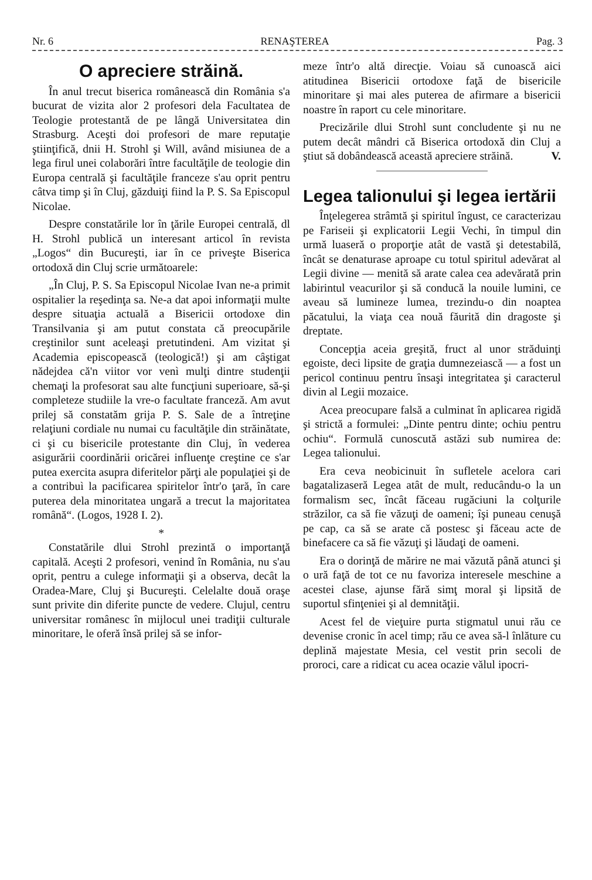Nr. 6 RENAŞTEREA Pag. 3
O apreciere străină.
În anul trecut biserica românească din România s'a bucurat de vizita alor 2 profesori dela Facultatea de Teologie protestantă de pe lângă Universitatea din Strasburg. Aceşti doi profesori de mare reputaţie ştiinţifică, dnii H. Strohl şi Will, având misiunea de a lega firul unei colaborări între facultăţile de teologie din Europa centrală şi facultăţile franceze s'au oprit pentru câtva timp şi în Cluj, găzduiţi fiind la P. S. Sa Episcopul Nicolae.
Despre constatările lor în ţările Europei centrală, dl H. Strohl publică un interesant articol în revista „Logos“ din Bucureşti, iar în ce priveşte Biserica ortodoxă din Cluj scrie următoarele:
„În Cluj, P. S. Sa Episcopul Nicolae Ivan ne-a primit ospitalier la reşedinţa sa. Ne-a dat apoi informaţii multe despre situaţia actuală a Bisericii ortodoxe din Transilvania şi am putut constata că preocupările creştinilor sunt aceleaşi pretutindeni. Am vizitat şi Academia episcopească (teologică!) şi am câştigat nădejdea că'n viitor vor venì mulţi dintre studenţii chemaţi la profesorat sau alte funcţiuni superioare, să-şi completeze studiile la vre-o facultate franceză. Am avut prilej să constatăm grija P. S. Sale de a întreţine relaţiuni cordiale nu numai cu facultăţile din străinătate, ci şi cu bisericile protestante din Cluj, în vederea asigurării coordinării oricărei influenţe creştine ce s'ar putea exercita asupra diferitelor părţi ale populaţiei şi de a contribuì la pacificarea spiritelor într'o ţară, în care puterea dela minoritatea ungară a trecut la majoritatea română“. (Logos, 1928 I. 2).
*
Constatările dlui Strohl prezintă o importanţă capitală. Aceşti 2 profesori, venind în România, nu s'au oprit, pentru a culege informaţii şi a observa, decât la Oradea-Mare, Cluj şi Bucureşti. Celelalte două oraşe sunt privite din diferite puncte de vedere. Clujul, centru universitar românesc în mijlocul unei tradiţii culturale minoritare, le oferă însă prilej să se infor-
meze într'o altă direcţie. Voiau să cunoască aici atitudinea Bisericii ortodoxe faţă de bisericile minoritare şi mai ales puterea de afirmare a bisericii noastre în raport cu cele minoritare.
Precizările dlui Strohl sunt concludente şi nu ne putem decât mândri că Biserica ortodoxă din Cluj a ştiut să dobândească această apreciere străină. V.
Legea talionului şi legea iertării
Înţelegerea strâmtă şi spiritul îngust, ce caracterizau pe Fariseii şi explicatorii Legii Vechi, în timpul din urmă luaseră o proporţie atât de vastă şi detestabilă, încât se denaturase aproape cu totul spiritul adevărat al Legii divine — menită să arate calea cea adevărată prin labirintul veacurilor şi să conducă la nouile lumini, ce aveau să lumineze lumea, trezindu-o din noaptea păcatului, la viaţa cea nouă făurită din dragoste şi dreptate.
Concepţia aceia greşită, fruct al unor străduinţi egoiste, deci lipsite de graţia dumnezeiască — a fost un pericol continuu pentru însaşi integritatea şi caracterul divin al Legii mozaice.
Acea preocupare falsă a culminat în aplicarea rigidă şi strictă a formulei: „Dinte pentru dinte; ochiu pentru ochiu“. Formulă cunoscută astăzi sub numirea de: Legea talionului.
Era ceva neobicinuit în sufletele acelora cari bagatalizaseră Legea atât de mult, reducându-o la un formalism sec, încât făceau rugăciuni la colţurile străzilor, ca să fie văzuţi de oameni; îşi puneau cenuşă pe cap, ca să se arate că postesc şi făceau acte de binefacere ca să fie văzuţi şi lăudaţi de oameni.
Era o dorinţă de mărire ne mai văzută până atunci şi o ură faţă de tot ce nu favoriza interesele meschine a acestei clase, ajunse fără simţ moral şi lipsită de suportul sfinţeniei şi al demnităţii.
Acest fel de vieţuire purta stigmatul unui rău ce devenise cronic în acel timp; rău ce avea să-l înlăture cu deplină majestate Mesia, cel vestit prin secoli de proroci, care a ridicat cu acea ocazie vălul ipocri-